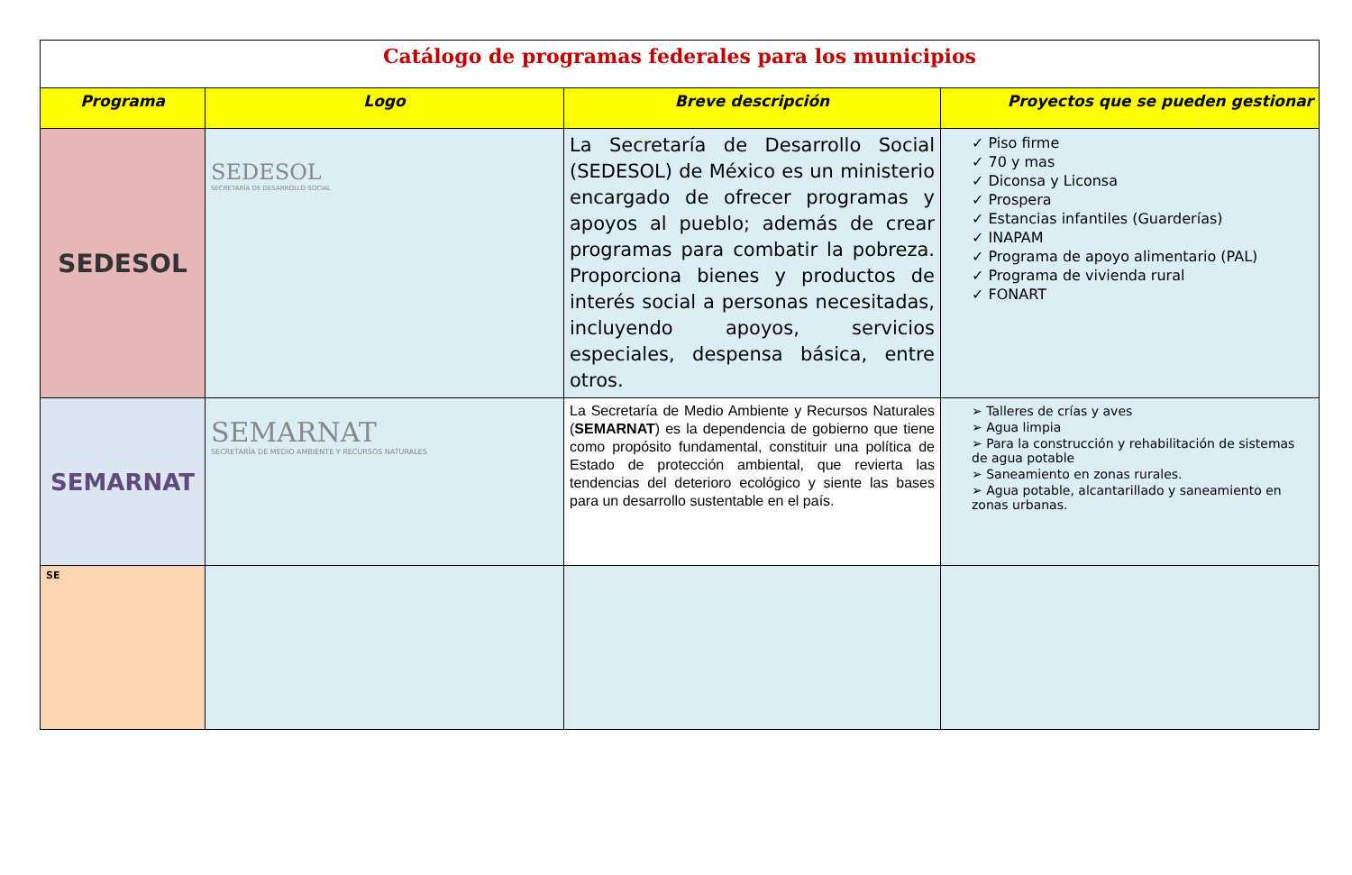| Catálogo de programas federales para los municipios | | | |
| Programa | Logo | Breve descripción | Proyectos que se pueden gestionar |
| SEDESOL | SEDESOL SECRETARÍA DE DESARROLLO SOCIAL | La Secretaría de Desarrollo Social (SEDESOL) de México es un ministerio encargado de ofrecer programas y apoyos al pueblo; además de crear programas para combatir la pobreza. Proporciona bienes y productos de interés social a personas necesitadas, incluyendo apoyos, servicios especiales, despensa básica, entre otros. | ✓ Piso firme ✓ 70 y mas ✓ Diconsa y Liconsa ✓ Prospera ✓ Estancias infantiles (Guarderías) ✓ INAPAM ✓ Programa de apoyo alimentario (PAL) ✓ Programa de vivienda rural ✓ FONART |
| SEMARNAT | SEMARNAT SECRETARÍA DE MEDIO AMBIENTE Y RECURSOS NATURALES | La Secretaría de Medio Ambiente y Recursos Naturales ( SEMARNAT ) es la dependencia de gobierno que tiene como propósito fundamental, constituir una política de Estado de protección ambiental, que revierta las tendencias del deterioro ecológico y siente las bases para un desarrollo sustentable en el país. | ➢ Talleres de crías y aves ➢ Agua limpia ➢ Para la construcción y rehabilitación de sistemas de agua potable ➢ Saneamiento en zonas rurales. ➢ Agua potable, alcantarillado y saneamiento en zonas urbanas. |
| SE | | | |